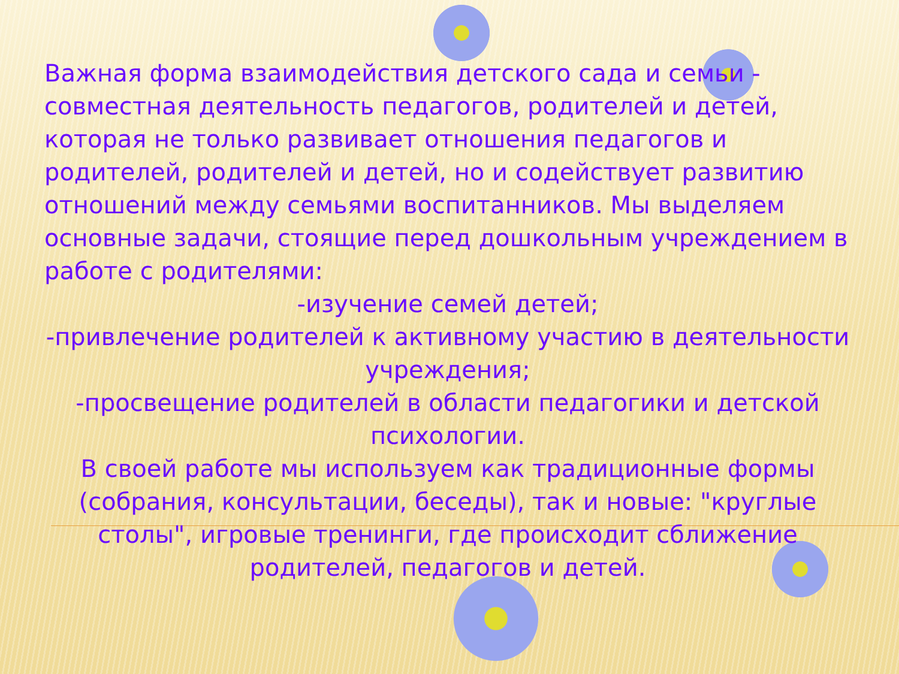Важная форма взаимодействия детского сада и семьи - совместная деятельность педагогов, родителей и детей, которая не только развивает отношения педагогов и родителей, родителей и детей, но и содействует развитию отношений между семьями воспитанников. Мы выделяем основные задачи, стоящие перед дошкольным учреждением в работе с родителями:
-изучение семей детей;
-привлечение родителей к активному участию в деятельности учреждения;
-просвещение родителей в области педагогики и детской психологии.
В своей работе мы используем как традиционные формы (собрания, консультации, беседы), так и новые: "круглые столы", игровые тренинги, где происходит сближение родителей, педагогов и детей.